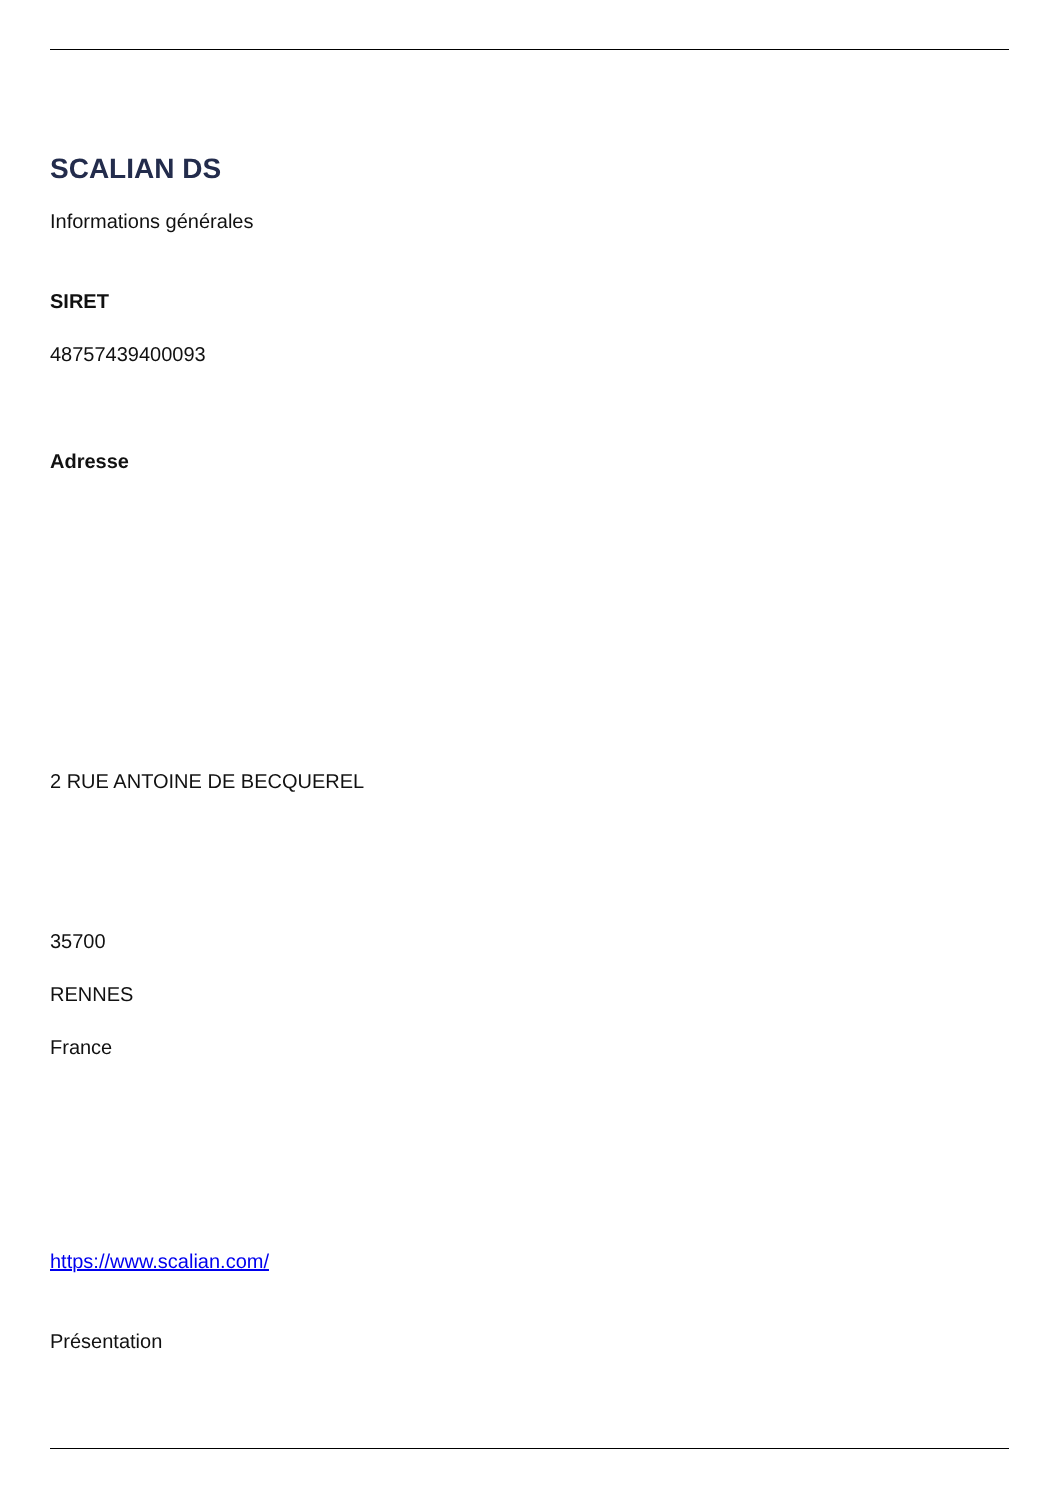SCALIAN DS
Informations générales
SIRET
48757439400093
Adresse
2 RUE ANTOINE DE BECQUEREL
35700
RENNES
France
https://www.scalian.com/
Présentation